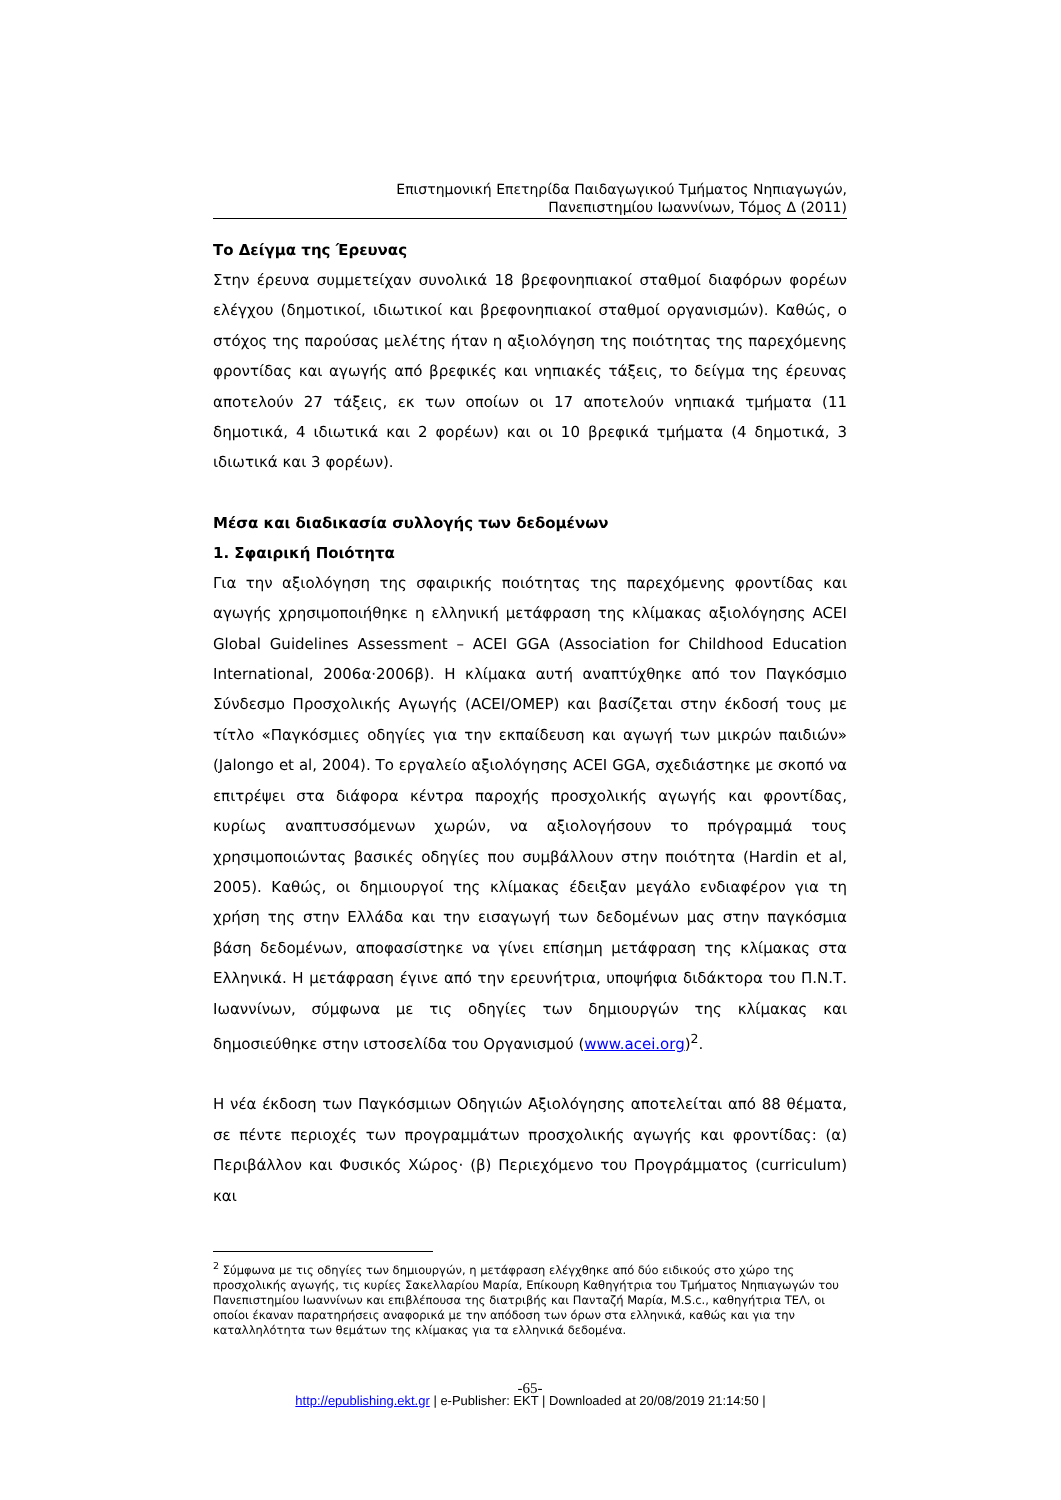Επιστημονική Επετηρίδα Παιδαγωγικού Τμήματος Νηπιαγωγών,
Πανεπιστημίου Ιωαννίνων, Τόμος Δ (2011)
Το Δείγμα της Έρευνας
Στην έρευνα συμμετείχαν συνολικά 18 βρεφονηπιακοί σταθμοί διαφόρων φορέων ελέγχου (δημοτικοί, ιδιωτικοί και βρεφονηπιακοί σταθμοί οργανισμών). Καθώς, ο στόχος της παρούσας μελέτης ήταν η αξιολόγηση της ποιότητας της παρεχόμενης φροντίδας και αγωγής από βρεφικές και νηπιακές τάξεις, το δείγμα της έρευνας αποτελούν 27 τάξεις, εκ των οποίων οι 17 αποτελούν νηπιακά τμήματα (11 δημοτικά, 4 ιδιωτικά και 2 φορέων) και οι 10 βρεφικά τμήματα (4 δημοτικά, 3 ιδιωτικά και 3 φορέων).
Μέσα και διαδικασία συλλογής των δεδομένων
1. Σφαιρική Ποιότητα
Για την αξιολόγηση της σφαιρικής ποιότητας της παρεχόμενης φροντίδας και αγωγής χρησιμοποιήθηκε η ελληνική μετάφραση της κλίμακας αξιολόγησης ACEI Global Guidelines Assessment – ACEI GGA (Association for Childhood Education International, 2006α·2006β). Η κλίμακα αυτή αναπτύχθηκε από τον Παγκόσμιο Σύνδεσμο Προσχολικής Αγωγής (ACEI/OMEP) και βασίζεται στην έκδοσή τους με τίτλο «Παγκόσμιες οδηγίες για την εκπαίδευση και αγωγή των μικρών παιδιών» (Jalongo et al, 2004). Το εργαλείο αξιολόγησης ACEI GGA, σχεδιάστηκε με σκοπό να επιτρέψει στα διάφορα κέντρα παροχής προσχολικής αγωγής και φροντίδας, κυρίως αναπτυσσόμενων χωρών, να αξιολογήσουν το πρόγραμμά τους χρησιμοποιώντας βασικές οδηγίες που συμβάλλουν στην ποιότητα (Hardin et al, 2005). Καθώς, οι δημιουργοί της κλίμακας έδειξαν μεγάλο ενδιαφέρον για τη χρήση της στην Ελλάδα και την εισαγωγή των δεδομένων μας στην παγκόσμια βάση δεδομένων, αποφασίστηκε να γίνει επίσημη μετάφραση της κλίμακας στα Ελληνικά. Η μετάφραση έγινε από την ερευνήτρια, υποψήφια διδάκτορα του Π.Ν.Τ. Ιωαννίνων, σύμφωνα με τις οδηγίες των δημιουργών της κλίμακας και δημοσιεύθηκε στην ιστοσελίδα του Οργανισμού (www.acei.org)<sup>2</sup>.
Η νέα έκδοση των Παγκόσμιων Οδηγιών Αξιολόγησης αποτελείται από 88 θέματα, σε πέντε περιοχές των προγραμμάτων προσχολικής αγωγής και φροντίδας: (α) Περιβάλλον και Φυσικός Χώρος· (β) Περιεχόμενο του Προγράμματος (curriculum) και
<sup>2</sup> Σύμφωνα με τις οδηγίες των δημιουργών, η μετάφραση ελέγχθηκε από δύο ειδικούς στο χώρο της προσχολικής αγωγής, τις κυρίες Σακελλαρίου Μαρία, Επίκουρη Καθηγήτρια του Τμήματος Νηπιαγωγών του Πανεπιστημίου Ιωαννίνων και επιβλέπουσα της διατριβής και Πανταζή Μαρία, M.S.c., καθηγήτρια ΤΕΛ, οι οποίοι έκαναν παρατηρήσεις αναφορικά με την απόδοση των όρων στα ελληνικά, καθώς και για την καταλληλότητα των θεμάτων της κλίμακας για τα ελληνικά δεδομένα.
-65-
http://epublishing.ekt.gr | e-Publisher: EKT | Downloaded at 20/08/2019 21:14:50 |